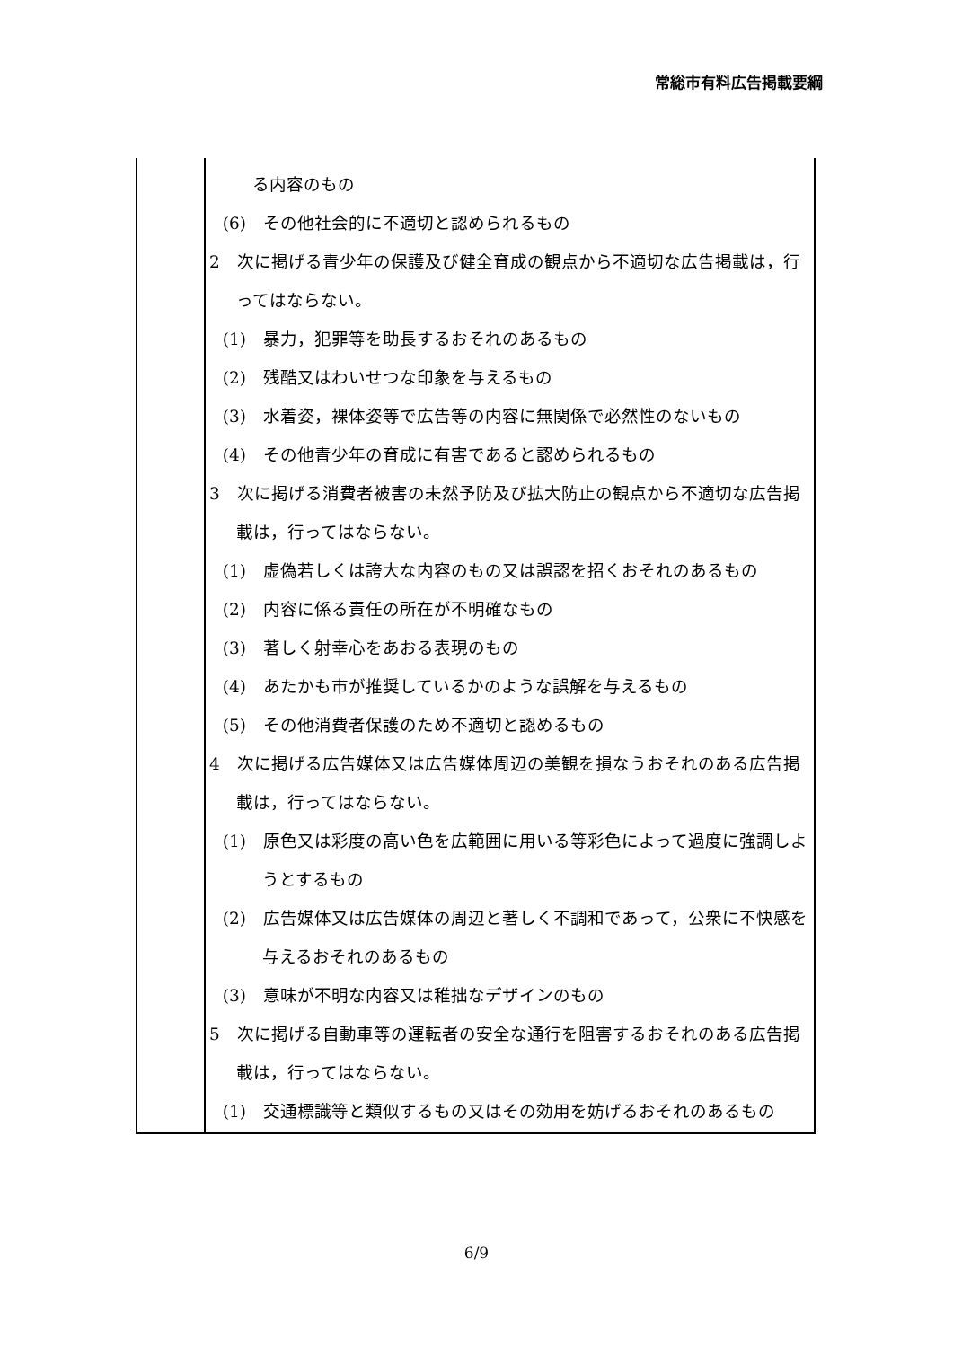常総市有料広告掲載要綱
| | る内容のもの (6) その他社会的に不適切と認められるもの 2 次に掲げる青少年の保護及び健全育成の観点から不適切な広告掲載は，行ってはならない。 (1) 暴力，犯罪等を助長するおそれのあるもの (2) 残酷又はわいせつな印象を与えるもの (3) 水着姿，裸体姿等で広告等の内容に無関係で必然性のないもの (4) その他青少年の育成に有害であると認められるもの 3 次に掲げる消費者被害の未然予防及び拡大防止の観点から不適切な広告掲載は，行ってはならない。 (1) 虚偽若しくは誇大な内容のもの又は誤認を招くおそれのあるもの (2) 内容に係る責任の所在が不明確なもの (3) 著しく射幸心をあおる表現のもの (4) あたかも市が推奨しているかのような誤解を与えるもの (5) その他消費者保護のため不適切と認めるもの 4 次に掲げる広告媒体又は広告媒体周辺の美観を損なうおそれのある広告掲載は，行ってはならない。 (1) 原色又は彩度の高い色を広範囲に用いる等彩色によって過度に強調しようとするもの (2) 広告媒体又は広告媒体の周辺と著しく不調和であって，公衆に不快感を与えるおそれのあるもの (3) 意味が不明な内容又は稚拙なデザインのもの 5 次に掲げる自動車等の運転者の安全な通行を阻害するおそれのある広告掲載は，行ってはならない。 (1) 交通標識等と類似するもの又はその効用を妨げるおそれのあるもの |
6/9